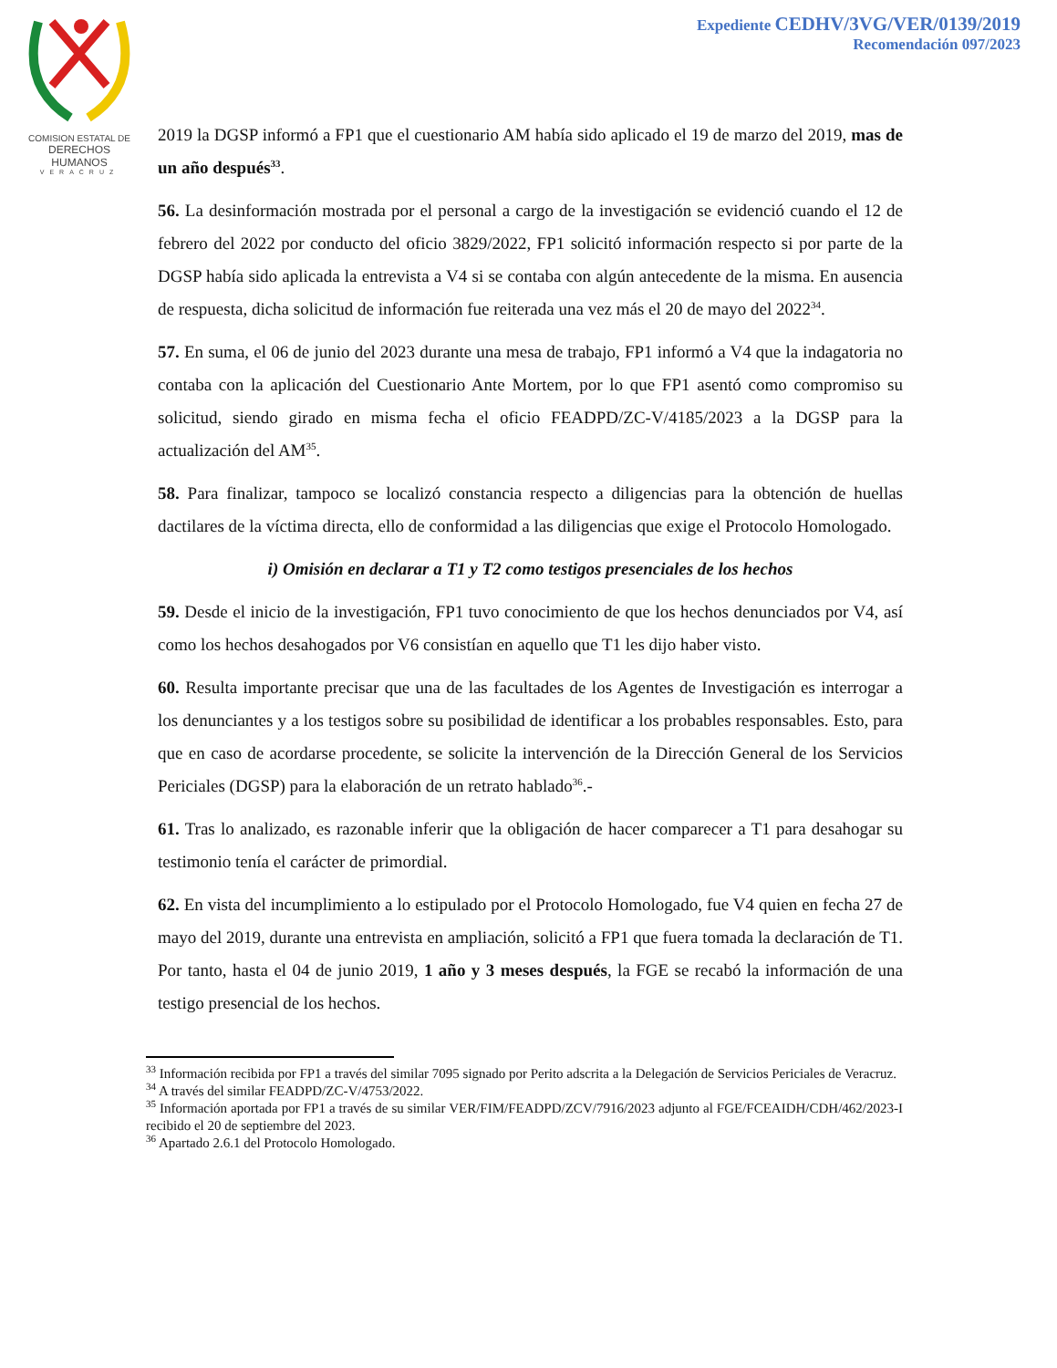COMISION ESTATAL DE
DERECHOS HUMANOS
VERACRUZ
Expediente CEDHV/3VG/VER/0139/2019
Recomendación 097/2023
2019 la DGSP informó a FP1 que el cuestionario AM había sido aplicado el 19 de marzo del 2019, mas de un año después<sup>33</sup>.
56. La desinformación mostrada por el personal a cargo de la investigación se evidenció cuando el 12 de febrero del 2022 por conducto del oficio 3829/2022, FP1 solicitó información respecto si por parte de la DGSP había sido aplicada la entrevista a V4 si se contaba con algún antecedente de la misma. En ausencia de respuesta, dicha solicitud de información fue reiterada una vez más el 20 de mayo del 2022<sup>34</sup>.
57. En suma, el 06 de junio del 2023 durante una mesa de trabajo, FP1 informó a V4 que la indagatoria no contaba con la aplicación del Cuestionario Ante Mortem, por lo que FP1 asentó como compromiso su solicitud, siendo girado en misma fecha el oficio FEADPD/ZC-V/4185/2023 a la DGSP para la actualización del AM<sup>35</sup>.
58. Para finalizar, tampoco se localizó constancia respecto a diligencias para la obtención de huellas dactilares de la víctima directa, ello de conformidad a las diligencias que exige el Protocolo Homologado.
i) Omisión en declarar a T1 y T2 como testigos presenciales de los hechos
59. Desde el inicio de la investigación, FP1 tuvo conocimiento de que los hechos denunciados por V4, así como los hechos desahogados por V6 consistían en aquello que T1 les dijo haber visto.
60. Resulta importante precisar que una de las facultades de los Agentes de Investigación es interrogar a los denunciantes y a los testigos sobre su posibilidad de identificar a los probables responsables. Esto, para que en caso de acordarse procedente, se solicite la intervención de la Dirección General de los Servicios Periciales (DGSP) para la elaboración de un retrato hablado<sup>36</sup>.-
61. Tras lo analizado, es razonable inferir que la obligación de hacer comparecer a T1 para desahogar su testimonio tenía el carácter de primordial.
62. En vista del incumplimiento a lo estipulado por el Protocolo Homologado, fue V4 quien en fecha 27 de mayo del 2019, durante una entrevista en ampliación, solicitó a FP1 que fuera tomada la declaración de T1. Por tanto, hasta el 04 de junio 2019, 1 año y 3 meses después, la FGE se recabó la información de una testigo presencial de los hechos.
<sup>33</sup> Información recibida por FP1 a través del similar 7095 signado por Perito adscrita a la Delegación de Servicios Periciales de Veracruz.
<sup>34</sup> A través del similar FEADPD/ZC-V/4753/2022.
<sup>35</sup> Información aportada por FP1 a través de su similar VER/FIM/FEADPD/ZCV/7916/2023 adjunto al FGE/FCEAIDH/CDH/462/2023-I recibido el 20 de septiembre del 2023.
<sup>36</sup> Apartado 2.6.1 del Protocolo Homologado.